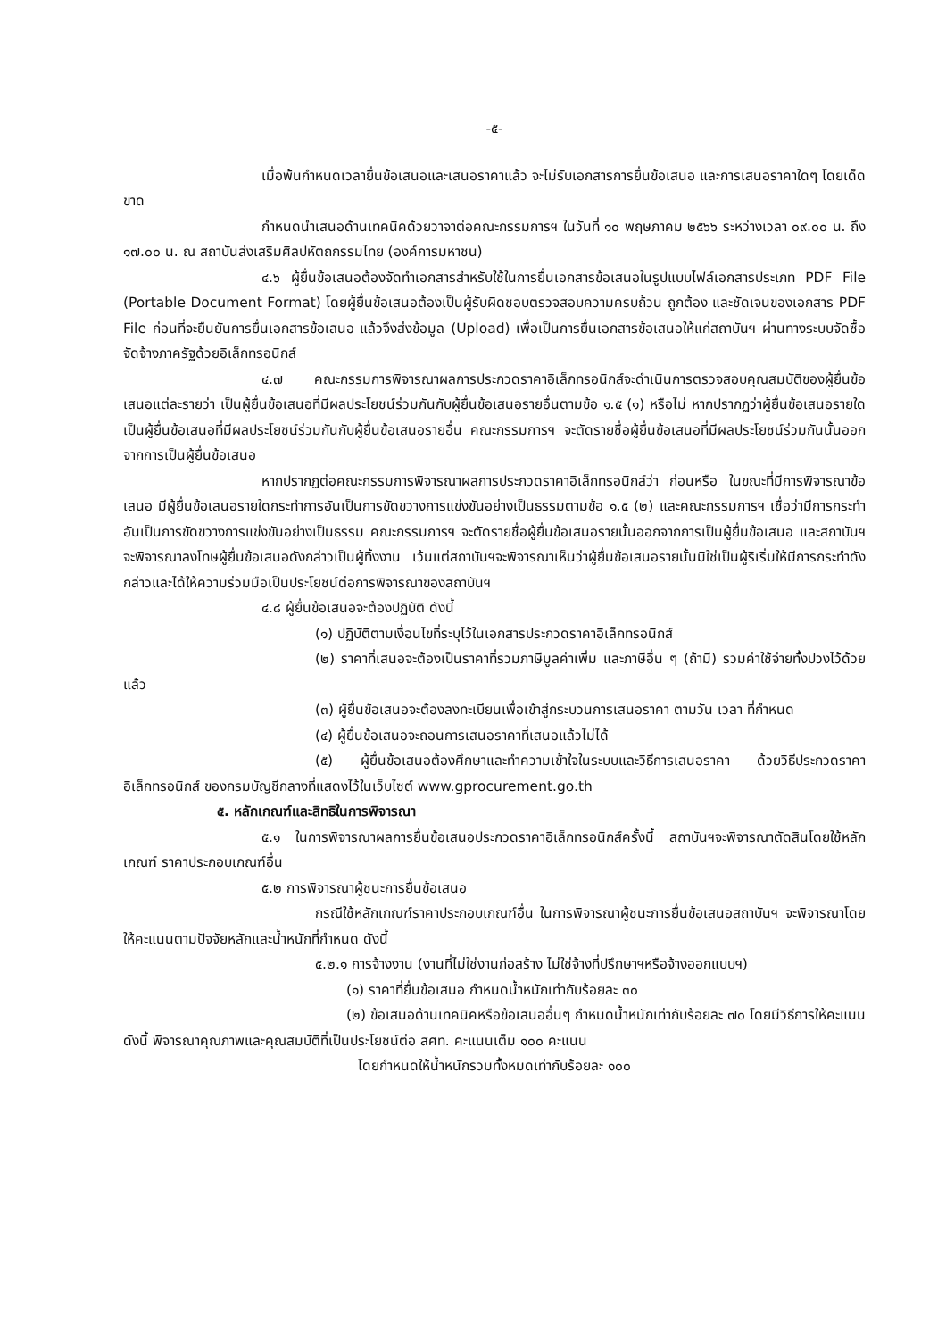-๕-
เมื่อพ้นกำหนดเวลายื่นข้อเสนอและเสนอราคาแล้ว จะไม่รับเอกสารการยื่นข้อเสนอ และการเสนอราคาใดๆ โดยเด็ดขาด
กำหนดนำเสนอด้านเทคนิคด้วยวาจาต่อคณะกรรมการฯ ในวันที่ ๑๐ พฤษภาคม ๒๕๖๖ ระหว่างเวลา ๐๙.๐๐ น. ถึง ๑๗.๐๐ น. ณ สถาบันส่งเสริมศิลปหัตถกรรมไทย (องค์การมหาชน)
๔.๖ ผู้ยื่นข้อเสนอต้องจัดทำเอกสารสำหรับใช้ในการยื่นเอกสารข้อเสนอในรูปแบบไฟล์เอกสารประเภท PDF File (Portable Document Format) โดยผู้ยื่นข้อเสนอต้องเป็นผู้รับผิดชอบตรวจสอบความครบถ้วน ถูกต้อง และชัดเจนของเอกสาร PDF File ก่อนที่จะยืนยันการยื่นเอกสารข้อเสนอ แล้วจึงส่งข้อมูล (Upload) เพื่อเป็นการยื่นเอกสารข้อเสนอให้แก่สถาบันฯ ผ่านทางระบบจัดซื้อจัดจ้างภาครัฐด้วยอิเล็กทรอนิกส์
๔.๗ คณะกรรมการพิจารณาผลการประกวดราคาอิเล็กทรอนิกส์จะดำเนินการตรวจสอบคุณสมบัติของผู้ยื่นข้อเสนอแต่ละรายว่า เป็นผู้ยื่นข้อเสนอที่มีผลประโยชน์ร่วมกันกับผู้ยื่นข้อเสนอรายอื่นตามข้อ ๑.๕ (๑) หรือไม่ หากปรากฏว่าผู้ยื่นข้อเสนอรายใดเป็นผู้ยื่นข้อเสนอที่มีผลประโยชน์ร่วมกันกับผู้ยื่นข้อเสนอรายอื่น คณะกรรมการฯ จะตัดรายชื่อผู้ยื่นข้อเสนอที่มีผลประโยชน์ร่วมกันนั้นออกจากการเป็นผู้ยื่นข้อเสนอ
หากปรากฏต่อคณะกรรมการพิจารณาผลการประกวดราคาอิเล็กทรอนิกส์ว่า ก่อนหรือ ในขณะที่มีการพิจารณาข้อเสนอ มีผู้ยื่นข้อเสนอรายใดกระทำการอันเป็นการขัดขวางการแข่งขันอย่างเป็นธรรมตามข้อ ๑.๕ (๒) และคณะกรรมการฯ เชื่อว่ามีการกระทำอันเป็นการขัดขวางการแข่งขันอย่างเป็นธรรม คณะกรรมการฯ จะตัดรายชื่อผู้ยื่นข้อเสนอรายนั้นออกจากการเป็นผู้ยื่นข้อเสนอ และสถาบันฯ จะพิจารณาลงโทษผู้ยื่นข้อเสนอดังกล่าวเป็นผู้ทิ้งงาน เว้นแต่สถาบันฯจะพิจารณาเห็นว่าผู้ยื่นข้อเสนอรายนั้นมิใช่เป็นผู้ริเริ่มให้มีการกระทำดังกล่าวและได้ให้ความร่วมมือเป็นประโยชน์ต่อการพิจารณาของสถาบันฯ
๔.๘ ผู้ยื่นข้อเสนอจะต้องปฏิบัติ ดังนี้
(๑) ปฏิบัติตามเงื่อนไขที่ระบุไว้ในเอกสารประกวดราคาอิเล็กทรอนิกส์
(๒) ราคาที่เสนอจะต้องเป็นราคาที่รวมภาษีมูลค่าเพิ่ม และภาษีอื่น ๆ (ถ้ามี) รวมค่าใช้จ่ายทั้งปวงไว้ด้วยแล้ว
(๓) ผู้ยื่นข้อเสนอจะต้องลงทะเบียนเพื่อเข้าสู่กระบวนการเสนอราคา ตามวัน เวลา ที่กำหนด
(๔) ผู้ยื่นข้อเสนอจะถอนการเสนอราคาที่เสนอแล้วไม่ได้
(๕) ผู้ยื่นข้อเสนอต้องศึกษาและทำความเข้าใจในระบบและวิธีการเสนอราคา ด้วยวิธีประกวดราคาอิเล็กทรอนิกส์ ของกรมบัญชีกลางที่แสดงไว้ในเว็บไซต์ www.gprocurement.go.th
๕. หลักเกณฑ์และสิทธิในการพิจารณา
๕.๑ ในการพิจารณาผลการยื่นข้อเสนอประกวดราคาอิเล็กทรอนิกส์ครั้งนี้ สถาบันฯจะพิจารณาตัดสินโดยใช้หลักเกณฑ์ ราคาประกอบเกณฑ์อื่น
๕.๒ การพิจารณาผู้ชนะการยื่นข้อเสนอ
กรณีใช้หลักเกณฑ์ราคาประกอบเกณฑ์อื่น ในการพิจารณาผู้ชนะการยื่นข้อเสนอสถาบันฯ จะพิจารณาโดยให้คะแนนตามปัจจัยหลักและน้ำหนักที่กำหนด ดังนี้
๕.๒.๑ การจ้างงาน (งานที่ไม่ใช่งานก่อสร้าง ไม่ใช่จ้างที่ปรึกษาฯหรือจ้างออกแบบฯ)
(๑) ราคาที่ยื่นข้อเสนอ กำหนดน้ำหนักเท่ากับร้อยละ ๓๐
(๒) ข้อเสนอด้านเทคนิคหรือข้อเสนออื่นๆ กำหนดน้ำหนักเท่ากับร้อยละ ๗๐ โดยมีวิธีการให้คะแนน ดังนี้ พิจารณาคุณภาพและคุณสมบัติที่เป็นประโยชน์ต่อ สศท. คะแนนเต็ม ๑๐๐ คะแนน
โดยกำหนดให้น้ำหนักรวมทั้งหมดเท่ากับร้อยละ ๑๐๐